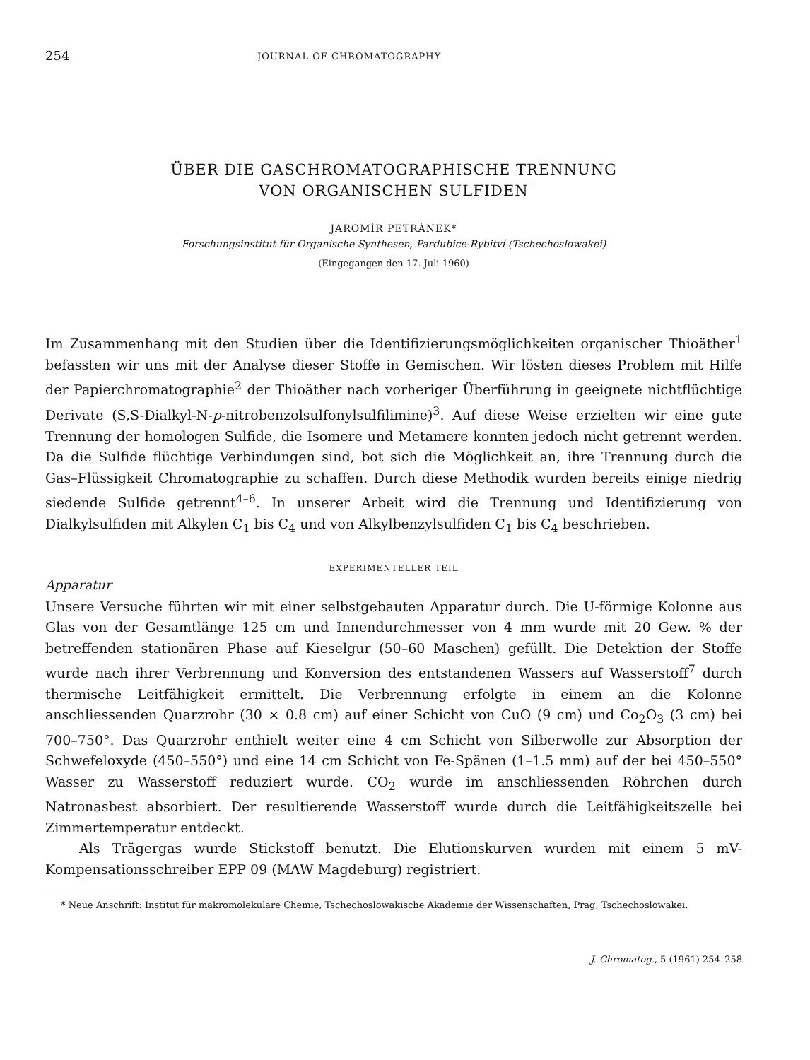254 JOURNAL OF CHROMATOGRAPHY
ÜBER DIE GASCHROMATOGRAPHISCHE TRENNUNG
VON ORGANISCHEN SULFIDEN
JAROMÍR PETRÁNEK*
Forschungsinstitut für Organische Synthesen, Pardubice-Rybitví (Tschechoslowakei)
(Eingegangen den 17. Juli 1960)
Im Zusammenhang mit den Studien über die Identifizierungsmöglichkeiten organischer Thioäther<sup>1</sup> befassten wir uns mit der Analyse dieser Stoffe in Gemischen. Wir lösten dieses Problem mit Hilfe der Papierchromatographie<sup>2</sup> der Thioäther nach vorheriger Überführung in geeignete nichtflüchtige Derivate (S,S-Dialkyl-N-p-nitrobenzolsulfonylsulfilimine)<sup>3</sup>. Auf diese Weise erzielten wir eine gute Trennung der homologen Sulfide, die Isomere und Metamere konnten jedoch nicht getrennt werden. Da die Sulfide flüchtige Verbindungen sind, bot sich die Möglichkeit an, ihre Trennung durch die Gas–Flüssigkeit Chromatographie zu schaffen. Durch diese Methodik wurden bereits einige niedrig siedende Sulfide getrennt<sup>4–6</sup>. In unserer Arbeit wird die Trennung und Identifizierung von Dialkylsulfiden mit Alkylen C<sub>1</sub> bis C<sub>4</sub> und von Alkylbenzylsulfiden C<sub>1</sub> bis C<sub>4</sub> beschrieben.
EXPERIMENTELLER TEIL
Apparatur
Unsere Versuche führten wir mit einer selbstgebauten Apparatur durch. Die U-förmige Kolonne aus Glas von der Gesamtlänge 125 cm und Innendurchmesser von 4 mm wurde mit 20 Gew. % der betreffenden stationären Phase auf Kieselgur (50–60 Maschen) gefüllt. Die Detektion der Stoffe wurde nach ihrer Verbrennung und Konversion des entstandenen Wassers auf Wasserstoff<sup>7</sup> durch thermische Leitfähigkeit ermittelt. Die Verbrennung erfolgte in einem an die Kolonne anschliessenden Quarzrohr (30 × 0.8 cm) auf einer Schicht von CuO (9 cm) und Co<sub>2</sub>O<sub>3</sub> (3 cm) bei 700–750°. Das Quarzrohr enthielt weiter eine 4 cm Schicht von Silberwolle zur Absorption der Schwefeloxyde (450–550°) und eine 14 cm Schicht von Fe-Spänen (1–1.5 mm) auf der bei 450–550° Wasser zu Wasserstoff reduziert wurde. CO<sub>2</sub> wurde im anschliessenden Röhrchen durch Natronasbest absorbiert. Der resultierende Wasserstoff wurde durch die Leitfähigkeitszelle bei Zimmertemperatur entdeckt.
Als Trägergas wurde Stickstoff benutzt. Die Elutionskurven wurden mit einem 5 mV-Kompensationsschreiber EPP 09 (MAW Magdeburg) registriert.
* Neue Anschrift: Institut für makromolekulare Chemie, Tschechoslowakische Akademie der Wissenschaften, Prag, Tschechoslowakei.
J. Chromatog., 5 (1961) 254–258